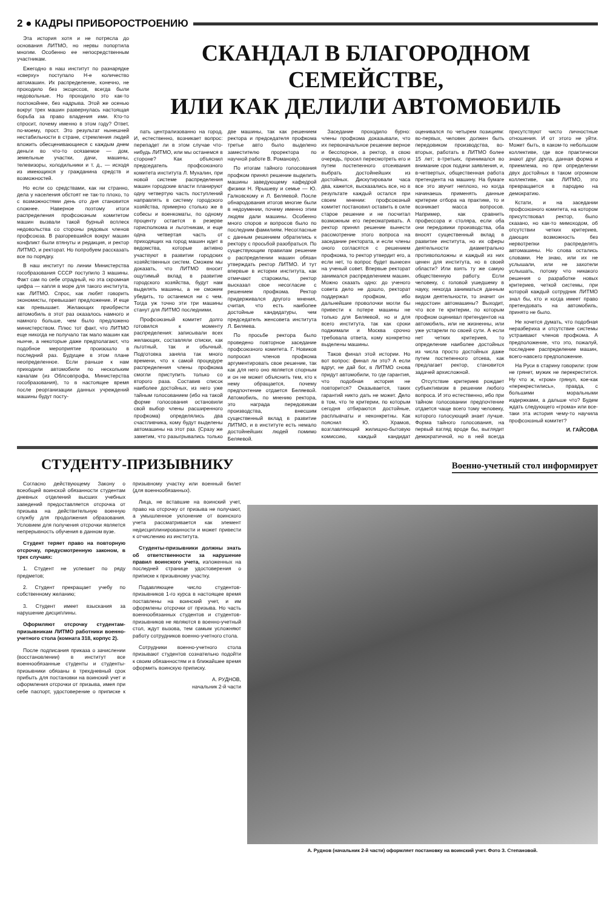2 ● КАДРЫ ПРИБОРОСТРОЕНИЮ
Эта история хотя и не потрясла до основания ЛИТМО, но нервы попортила многим. Особенно ее непосредственным участникам.
Ежегодно в наш институт по разнарядке «сверху» поступало Н-е количество автомашин. Их распределение, конечно, не проходило без эксцессов, всегда были недовольные. Но проходило это как-то поспокойнее, без надрыва. Этой же осенью вокруг трех машин развернулась настоящая борьба за право владения ими. Кто-то спросит, почему именно в этом году? Ответ, по-моему, прост. Это результат нынешней нестабильности в стране, стремления людей вложить обесценивающиеся с каждым днем деньги во что-то осязаемое — дом, земельные участки, дачи, машины, телевизоры, холодильники и т. д., — исходя из имеющихся у гражданина средств и возможностей.
Но если со средствами, как ни странно, дела у населения обстоят не так-то плохо, то с возможностями день ото дня становится сложнее. Наверное поэтому итоги распределения профсоюзным комитетом машин вызвали такой бурный всплеск недовольства со стороны рядовых членов профсоюза. В разгоревшийся вокруг машин конфликт были втянуты и редакция, и ректор ЛИТМО, и ректорат. Но попробуем рассказать все по порядку.
В наш институт по линии Министерства гособразования СССР поступило 3 машины. Факт сам по себе отрадный, но эта скромная цифра — капля в море для такого института, как ЛИТМО. Спрос, как любят говорить экономисты, превышает предложение. И еще как превышает. Желающих приобрести автомобиль в этот раз оказалось намного и намного больше, чем было предложено министерством. Плюс тот факт, что ЛИТМО еще никогда не получало так мало машин как нынче, а некоторые даже предполагают, что подобное мероприятие произошло в последний раз. Будущее в этом плане неопределенное. Если раньше к нам приходили автомобили по нескольким каналам (из Облсовпрофа, Министерства гособразования), то в настоящее время после реорганизации данных учреждений машины будут посту-
СКАНДАЛ В БЛАГОРОДНОМ СЕМЕЙСТВЕ,
ИЛИ КАК ДЕЛИЛИ АВТОМОБИЛЬ
пать централизованно на город. И, естественно, возникает вопрос: перепадет ли в этом случае что-нибудь ЛИТМО, или мы останемся в стороне? Как объяснил председатель профсоюзного комитета института Л. Мухалин, при новой системе распределения машин городские власти планируют одну четвертую часть поступлений направлять в систему городского хозяйства, примерно столько же в собесы и военкоматы, по одному проценту остается в резерве горисполкома и льготникам, и еще одна четвертая часть от приходящих на город машин идет в ведомства, которые активно участвуют в развитии городских хозяйственных систем. Сможем мы доказать, что ЛИТМО вносит ощутимый вклад в развитие городского хозяйства, будут нам выделять машины, а не сможем убедить, то останемся ни с чем. Тогда уж точно эти три машины станут для ЛИТМО последними.
Профсоюзный комитет долго готовился к моменту распределения: записывали всех желающих, составляли списки, как льготный, так и обычный. Подготовка заняла так много времени, что к самой процедуре распределения члены профкома смогли приступить только со второго раза. Составив список наиболее достойных, из него уже тайным голосованием (ибо на такой форме голосования остановили свой выбор члены расширенного профкома) определялись два счастливчика, кому будут выделены автомашины на этот раз. (Сразу же заметим, что разыгрывались только две машины, так как решением ректора и председателя профкома третье авто было выделено заместителю проректора по научной работе В. Романову).
По итогам тайного голосования профком принял решение выделить машины заведующему кафедрой физики Н. Ярышеву и семье — Ю. Галковскому и Л. Беляевой. После обнародования итогов многие были в недоумении, почему именно этим людям дали машины. Особенно много споров и вопросов было по последним фамилиям. Несогласные с данным решением обратились к ректору с просьбой разобраться. По существующим правилам решение о распределении машин обязан утверждать ректор ЛИТМО. И тут впервые в истории института, как отмечают старожилы, ректор высказал свое несогласие с решением профкома. Ректор придерживался другого мнения, считая, что есть наиболее достойные кандидатуры, чем председатель женсовета института Л. Беляева.
По просьбе ректора было проведено повторное заседание профсоюзного комитета. Г. Новиков попросил членов профкома аргументировать свое решение, так как для него оно является спорным и он не может объяснить тем, кто к нему обращается, почему предпочтение отдается Беляевой. Автомобиль, по мнению ректора, это награда передовикам производства, внесшим существенный вклад в развитие ЛИТМО, и в институте есть немало достойнейших людей помимо Беляевой.
Заседание проходило бурно: члены профкома доказывали, что их первоначальное решение верное и бесспорное, а ректор, в свою очередь, просил пересмотреть его и путем постепенного отсеивания выбрать достойнейших из достойных. Дискутировали часа два, кажется, высказались все, но в результате каждый остался при своем мнении: профсоюзный комитет постановил оставить в силе старое решение и не посчитал возможным его пересматривать. А ректор принял решение вынести рассмотрение этого вопроса на заседание ректората, и если члены оного согласятся с решением профкома, то ректор утвердит его, а если нет, то вопрос будет вынесен на ученый совет. Впервые ректорат занимался распределением машин. Можно сказать одно: до ученого совета дело не дошло, ректорат поддержал профком, ибо дальнейшие проволочки могли бы привести к потере машины не только для Беляевой, но и для всего института, так как сроки поджимали и Москва срочно требовала ответа, кому конкретно выделены машины.
Таков финал этой истории. Но вот вопрос: финал ли это? А если вдруг, не дай бог, в ЛИТМО снова придут автомобили, то где гарантия, что подобная история не повторится? Оказывается, таких гарантий никто дать не может. Дело в том, что те критерии, по которым сегодня отбираются достойные, расплывчаты и неконкретны. Как пояснил Ю. Храмов, возглавляющий жилищно-бытовую комиссию, каждый кандидат оценивался по четырем позициям: во-первых, человек должен быть передовиком производства, во-вторых, работать в ЛИТМО более 15 лет; в-третьих, принимался во внимание срок подачи заявления, и, в-четвертых, общественная работа претендента на машину. На бумаге все это звучит неплохо, но когда начинаешь применять данные критерии отбора на практике, то и возникает масса вопросов. Например, как сравнить профессора и столяра, если оба они передовики производства, оба вносят существенный вклад в развитие института, но их сферы деятельности диаметрально противоположны и каждый из них ценен для института, но в своей области? Или взять ту же самую общественную работу. Если человеку, с головой ушедшему в науку, некогда заниматься данным видом деятельности, то значит он недостоин автомашины? Выходит, что все те критерии, по которым профком оценивал претендентов на автомобиль, или не жизненны, или уже устарели по своей сути. А если нет четких критериев, то определение наиболее достойных из числа просто достойных даже путем постепенного отсева, как предлагает ректор, становится задачей архисложной.
Отсутствие критериев рождает субъективизм в решении любого вопроса. И это естественно, ибо при тайном голосовании предпочтение отдается чаще всего тому человеку, которого голосующий знает лучше. Форма тайного голосования, на первый взгляд вроде бы, выглядит демократичной, но в ней всегда присутствуют чисто личностные отношения. И от этого не уйти. Может быть, в каком-то небольшом коллективе, где все практически знают друг друга, данная форма и приемлема, но при определении двух достойных в таком огромном коллективе, как ЛИТМО, это превращается в пародию на демократию.
Кстати, и на заседании профсоюзного комитета, на котором присутствовал ректор, было сказано, но как-то мимоходом, об отсутствии четких критериев, дающих возможность без нервотрепки распределять автомашины. Но слова остались словами. Не знаю, или их не услышали, или не захотели услышать, потому что никакого решения о разработке новых критериев, четкой системы, при которой каждый сотрудник ЛИТМО знал бы, кто и когда имеет право претендовать на автомобиль, принято не было.
Не хочется думать, что подобная неразбериха и отсутствие системы устраивают членов профкома. А предположение, что это, пожалуй, последнее распределение машин, всего-навсего предположение.
На Руси в старину говорили: гром не грянет, мужик не перекрестится. Ну что ж, «гром» грянул, кое-как «перекрестились», правда, с большими моральными издержками, а дальше что? Будем ждать следующего «грома» или все-таки эта история чему-то научила профсоюзный комитет?
И. ГАЙСОВА
СТУДЕНТУ-ПРИЗЫВНИКУ
Военно-учетный стол информирует
Согласно действующему Закону о всеобщей воинской обязанности студентам дневных отделений высших учебных заведений предоставляется отсрочка от призыва на действительную военную службу для продолжения образования. Условием для получения отсрочки является непрерывность обучения в данном вузе.
Студент теряет право на повторную отсрочку, предусмотренную законом, в трех случаях:
1. Студент не успевает по ряду предметов;
2. Студент прекращает учебу по собственному желанию;
3. Студент имеет взыскания за нарушение дисциплины.
Оформляют отсрочку студентам-призывникам ЛИТМО работники военно-учетного стола (комната 318, корпус 2).
После подписания приказа о зачислении (восстановлении) в институт все военнообязанные студенты и студенты-призывники обязаны в трехдневный срок прибыть для постановки на воинский учет и оформления отсрочки от призыва, имея при себе паспорт, удостоверение о приписке к призывному участку или военный билет (для военнообязанных).
Лица, не вставшие на воинский учет, право на отсрочку от призыва не получают, а умышленное уклонение от воинского учета рассматривается как элемент недисциплинированности и может привести к отчислению из института.
Студенты-призывники должны знать об ответственности за нарушение правил воинского учета, изложенных на последней странице удостоверения о приписке к призывному участку.
Подавляющее число студентов-призывников 1-го курса в настоящее время поставлены на воинский учет, и им оформлены отсрочки от призыва. Но часть военнообязанных студентов и студентов-призывников не являются в военно-учетный стол, ждут вызова, тем самым усложняют работу сотрудников военно-учетного стола.
Сотрудники военно-учетного стола призывают студентов сознательно подойти к своим обязанностям и в ближайшее время оформить воинскую приписку.
А. РУДНОВ,
начальник 2-й части
А. Руднов (начальник 2-й части) оформляет постановку на воинский учет. Фото З. Степановой.